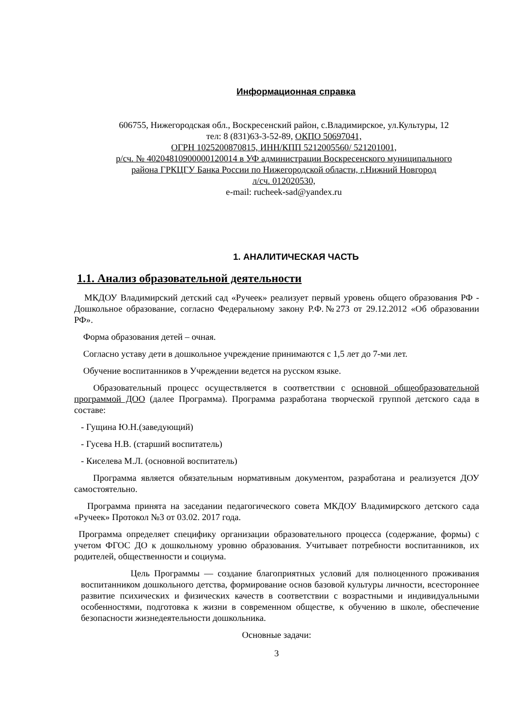Информационная справка
606755, Нижегородская обл., Воскресенский район, с.Владимирское, ул.Культуры, 12
тел: 8 (831)63-3-52-89, ОКПО 50697041,
ОГРН 1025200870815, ИНН/КПП 5212005560/ 521201001,
р/сч. № 40204810900000120014 в УФ администрации Воскресенского муниципального
района ГРКЦГУ Банка России по Нижегородской области, г.Нижний Новгород
л/сч. 012020530,
e-mail: rucheek-sad@yandex.ru
1. АНАЛИТИЧЕСКАЯ ЧАСТЬ
1.1. Анализ образовательной деятельности
МКДОУ Владимирский детский сад «Ручеек» реализует первый уровень общего образования РФ - Дошкольное образование, согласно Федеральному закону Р.Ф.№273 от 29.12.2012 «Об образовании РФ».
Форма образования детей – очная.
Согласно уставу дети в дошкольное учреждение принимаются с 1,5 лет до 7-ми лет.
Обучение воспитанников в Учреждении ведется на русском языке.
Образовательный процесс осуществляется в соответствии с основной общеобразовательной программой ДОО (далее Программа). Программа разработана творческой группой детского сада в составе:
- Гущина Ю.Н.(заведующий)
- Гусева Н.В. (старший воспитатель)
- Киселева М.Л. (основной воспитатель)
Программа является обязательным нормативным документом, разработана и реализуется ДОУ самостоятельно.
Программа принята на заседании педагогического совета МКДОУ Владимирского детского сада «Ручеек» Протокол №3 от 03.02. 2017 года.
Программа определяет специфику организации образовательного процесса (содержание, формы) с учетом ФГОС ДО к дошкольному уровню образования. Учитывает потребности воспитанников, их родителей, общественности и социума.
Цель Программы — создание благоприятных условий для полноценного проживания воспитанником дошкольного детства, формирование основ базовой культуры личности, всестороннее развитие психических и физических качеств в соответствии с возрастными и индивидуальными особенностями, подготовка к жизни в современном обществе, к обучению в школе, обеспечение безопасности жизнедеятельности дошкольника.
Основные задачи:
3